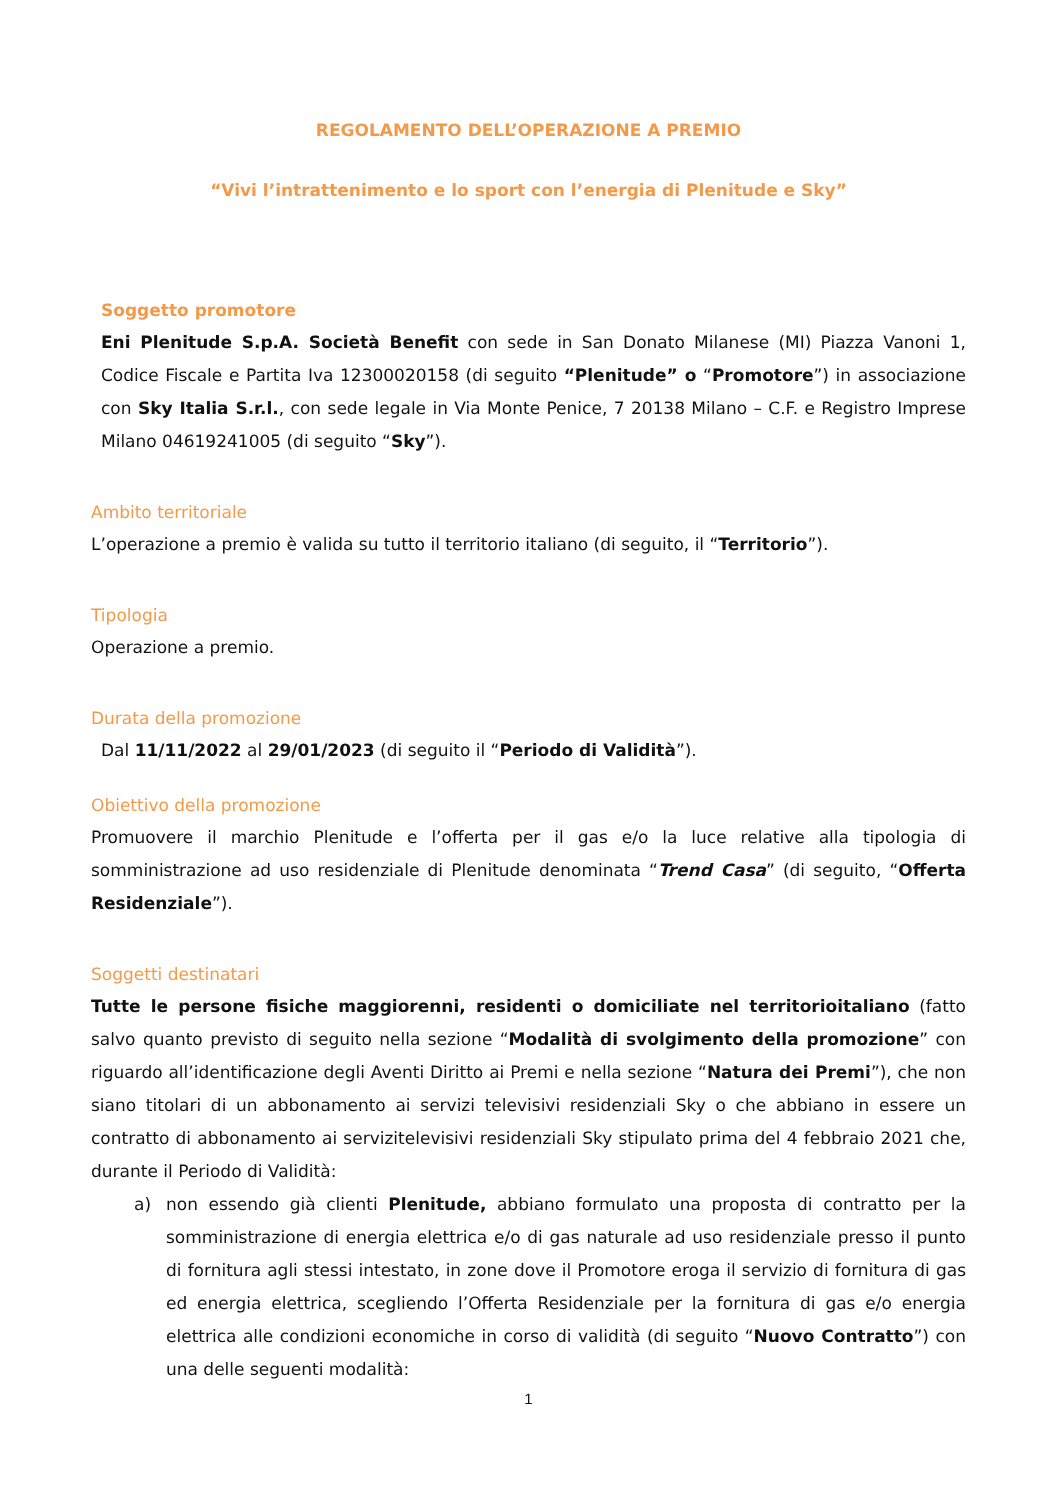REGOLAMENTO DELL’OPERAZIONE A PREMIO
“Vivi l’intrattenimento e lo sport con l’energia di Plenitude e Sky”
Soggetto promotore
Eni Plenitude S.p.A. Società Benefit con sede in San Donato Milanese (MI) Piazza Vanoni 1, Codice Fiscale e Partita Iva 12300020158 (di seguito “Plenitude” o “Promotore”) in associazione con Sky Italia S.r.l., con sede legale in Via Monte Penice, 7 20138 Milano – C.F. e Registro Imprese Milano 04619241005 (di seguito “Sky”).
Ambito territoriale
L’operazione a premio è valida su tutto il territorio italiano (di seguito, il “Territorio”).
Tipologia
Operazione a premio.
Durata della promozione
Dal 11/11/2022 al 29/01/2023 (di seguito il “Periodo di Validità”).
Obiettivo della promozione
Promuovere il marchio Plenitude e l’offerta per il gas e/o la luce relative alla tipologia di somministrazione ad uso residenziale di Plenitude denominata “Trend Casa” (di seguito, “Offerta Residenziale”).
Soggetti destinatari
Tutte le persone fisiche maggiorenni, residenti o domiciliate nel territorioitaliano (fatto salvo quanto previsto di seguito nella sezione “Modalità di svolgimento della promozione” con riguardo all’identificazione degli Aventi Diritto ai Premi e nella sezione “Natura dei Premi”), che non siano titolari di un abbonamento ai servizi televisivi residenziali Sky o che abbiano in essere un contratto di abbonamento ai servizitelevisivi residenziali Sky stipulato prima del 4 febbraio 2021 che, durante il Periodo di Validità:
a) non essendo già clienti Plenitude, abbiano formulato una proposta di contratto per la somministrazione di energia elettrica e/o di gas naturale ad uso residenziale presso il punto di fornitura agli stessi intestato, in zone dove il Promotore eroga il servizio di fornitura di gas ed energia elettrica, scegliendo l’Offerta Residenziale per la fornitura di gas e/o energia elettrica alle condizioni economiche in corso di validità (di seguito “Nuovo Contratto”) con una delle seguenti modalità:
1